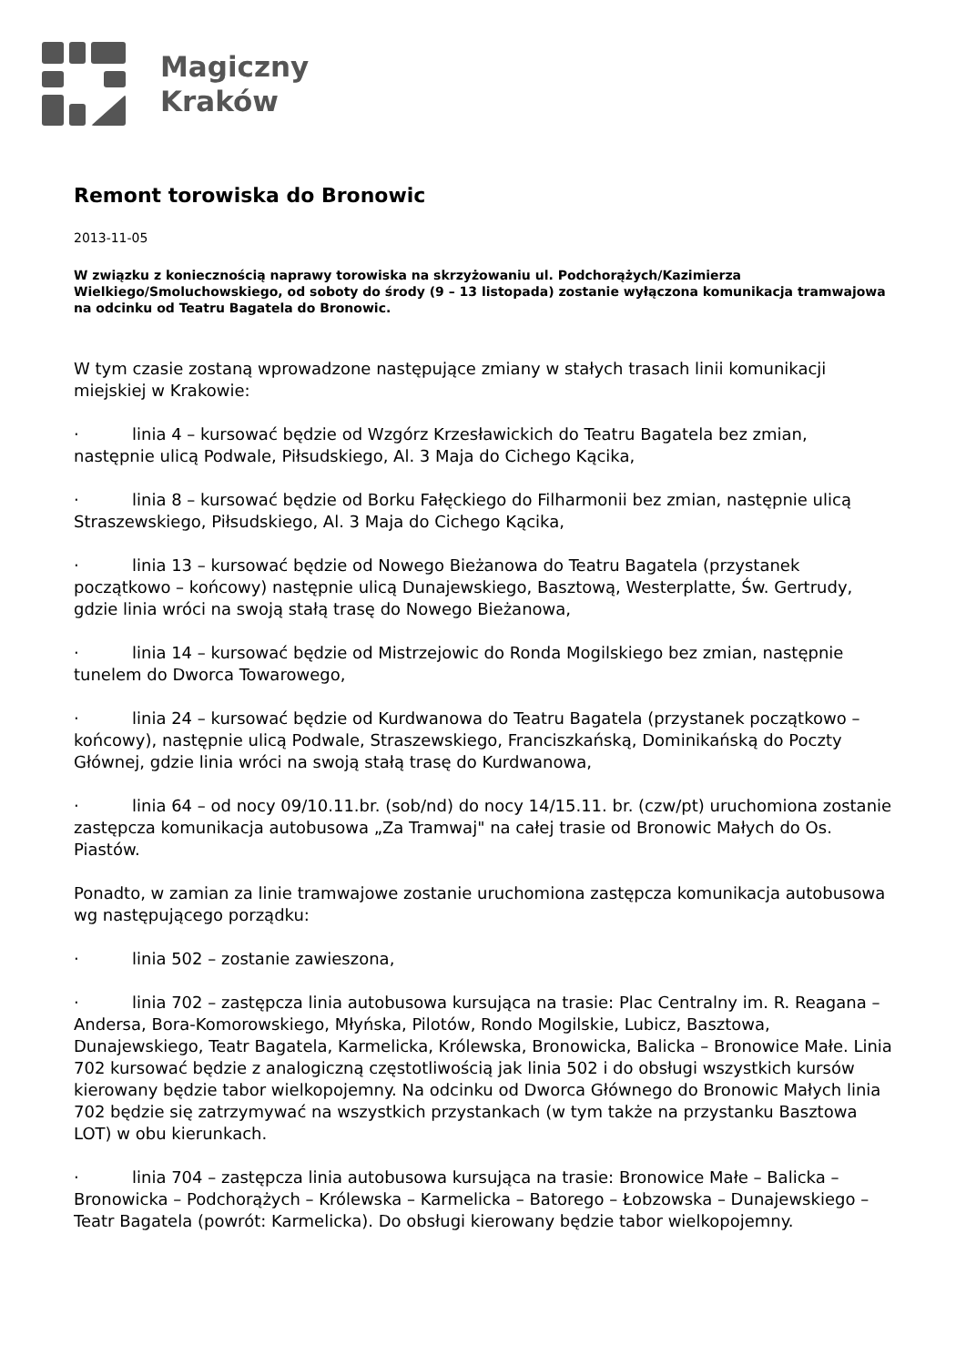Magiczny
Kraków
Remont torowiska do Bronowic
2013-11-05
W związku z koniecznością naprawy torowiska na skrzyżowaniu ul. Podchorążych/Kazimierza Wielkiego/Smoluchowskiego, od soboty do środy (9 – 13 listopada) zostanie wyłączona komunikacja tramwajowa na odcinku od Teatru Bagatela do Bronowic.
W tym czasie zostaną wprowadzone następujące zmiany w stałych trasach linii komunikacji miejskiej w Krakowie:
· linia 4 – kursować będzie od Wzgórz Krzesławickich do Teatru Bagatela bez zmian, następnie ulicą Podwale, Piłsudskiego, Al. 3 Maja do Cichego Kącika,
· linia 8 – kursować będzie od Borku Fałęckiego do Filharmonii bez zmian, następnie ulicą Straszewskiego, Piłsudskiego, Al. 3 Maja do Cichego Kącika,
· linia 13 – kursować będzie od Nowego Bieżanowa do Teatru Bagatela (przystanek początkowo – końcowy) następnie ulicą Dunajewskiego, Basztową, Westerplatte, Św. Gertrudy, gdzie linia wróci na swoją stałą trasę do Nowego Bieżanowa,
· linia 14 – kursować będzie od Mistrzejowic do Ronda Mogilskiego bez zmian, następnie tunelem do Dworca Towarowego,
· linia 24 – kursować będzie od Kurdwanowa do Teatru Bagatela (przystanek początkowo – końcowy), następnie ulicą Podwale, Straszewskiego, Franciszkańską, Dominikańską do Poczty Głównej, gdzie linia wróci na swoją stałą trasę do Kurdwanowa,
· linia 64 – od nocy 09/10.11.br. (sob/nd) do nocy 14/15.11. br. (czw/pt) uruchomiona zostanie zastępcza komunikacja autobusowa „Za Tramwaj" na całej trasie od Bronowic Małych do Os. Piastów.
Ponadto, w zamian za linie tramwajowe zostanie uruchomiona zastępcza komunikacja autobusowa wg następującego porządku:
· linia 502 – zostanie zawieszona,
· linia 702 – zastępcza linia autobusowa kursująca na trasie: Plac Centralny im. R. Reagana – Andersa, Bora-Komorowskiego, Młyńska, Pilotów, Rondo Mogilskie, Lubicz, Basztowa, Dunajewskiego, Teatr Bagatela, Karmelicka, Królewska, Bronowicka, Balicka – Bronowice Małe. Linia 702 kursować będzie z analogiczną częstotliwością jak linia 502 i do obsługi wszystkich kursów kierowany będzie tabor wielkopojemny. Na odcinku od Dworca Głównego do Bronowic Małych linia 702 będzie się zatrzymywać na wszystkich przystankach (w tym także na przystanku Basztowa LOT) w obu kierunkach.
· linia 704 – zastępcza linia autobusowa kursująca na trasie: Bronowice Małe – Balicka – Bronowicka – Podchorążych – Królewska – Karmelicka – Batorego – Łobzowska – Dunajewskiego – Teatr Bagatela (powrót: Karmelicka). Do obsługi kierowany będzie tabor wielkopojemny.